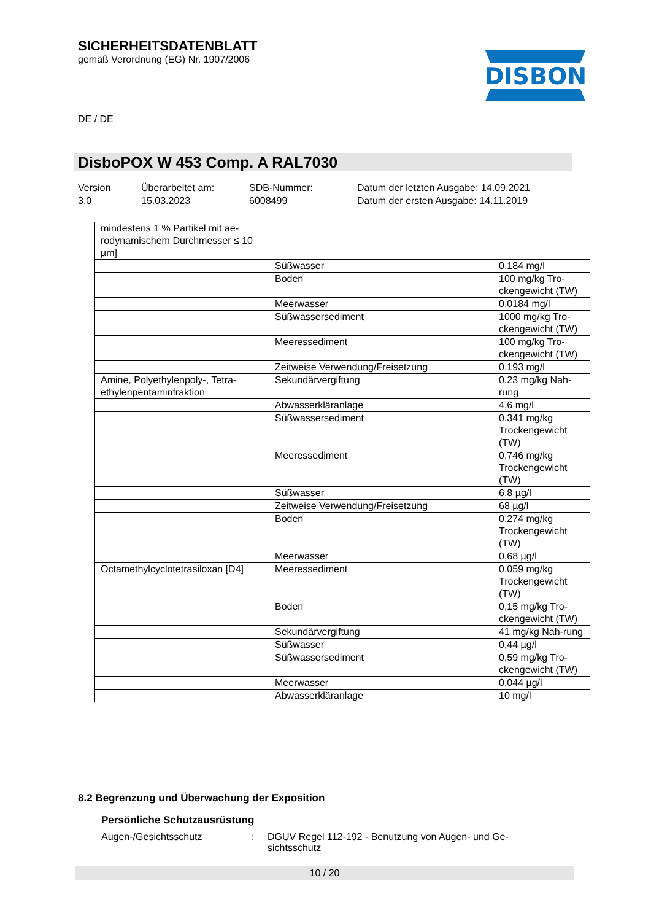SICHERHEITSDATENBLATT
gemäß Verordnung (EG) Nr. 1907/2006
DISBON
DE / DE
DisboPOX W 453 Comp. A RAL7030
Version
3.0
Überarbeitet am:
15.03.2023
SDB-Nummer:
6008499
Datum der letzten Ausgabe: 14.09.2021
Datum der ersten Ausgabe: 14.11.2019
| mindestens 1 % Partikel mit ae-rodynamischem Durchmesser ≤ 10 µm] | | |
| | Süßwasser | 0,184 mg/l |
| | Boden | 100 mg/kg Tro-ckengewicht (TW) |
| | Meerwasser | 0,0184 mg/l |
| | Süßwassersediment | 1000 mg/kg Tro-ckengewicht (TW) |
| | Meeressediment | 100 mg/kg Tro-ckengewicht (TW) |
| | Zeitweise Verwendung/Freisetzung | 0,193 mg/l |
| Amine, Polyethylenpoly-, Tetra-ethylenpentaminfraktion | Sekundärvergiftung | 0,23 mg/kg Nah-rung |
| | Abwasserkläranlage | 4,6 mg/l |
| | Süßwassersediment | 0,341 mg/kg Trockengewicht (TW) |
| | Meeressediment | 0,746 mg/kg Trockengewicht (TW) |
| | Süßwasser | 6,8 µg/l |
| | Zeitweise Verwendung/Freisetzung | 68 µg/l |
| | Boden | 0,274 mg/kg Trockengewicht (TW) |
| | Meerwasser | 0,68 µg/l |
| Octamethylcyclotetrasiloxan [D4] | Meeressediment | 0,059 mg/kg Trockengewicht (TW) |
| | Boden | 0,15 mg/kg Tro-ckengewicht (TW) |
| | Sekundärvergiftung | 41 mg/kg Nah-rung |
| | Süßwasser | 0,44 µg/l |
| | Süßwassersediment | 0,59 mg/kg Tro-ckengewicht (TW) |
| | Meerwasser | 0,044 µg/l |
| | Abwasserkläranlage | 10 mg/l |
8.2 Begrenzung und Überwachung der Exposition
Persönliche Schutzausrüstung
Augen-/Gesichtsschutz : DGUV Regel 112-192 - Benutzung von Augen- und Ge-sichtsschutz
10 / 20